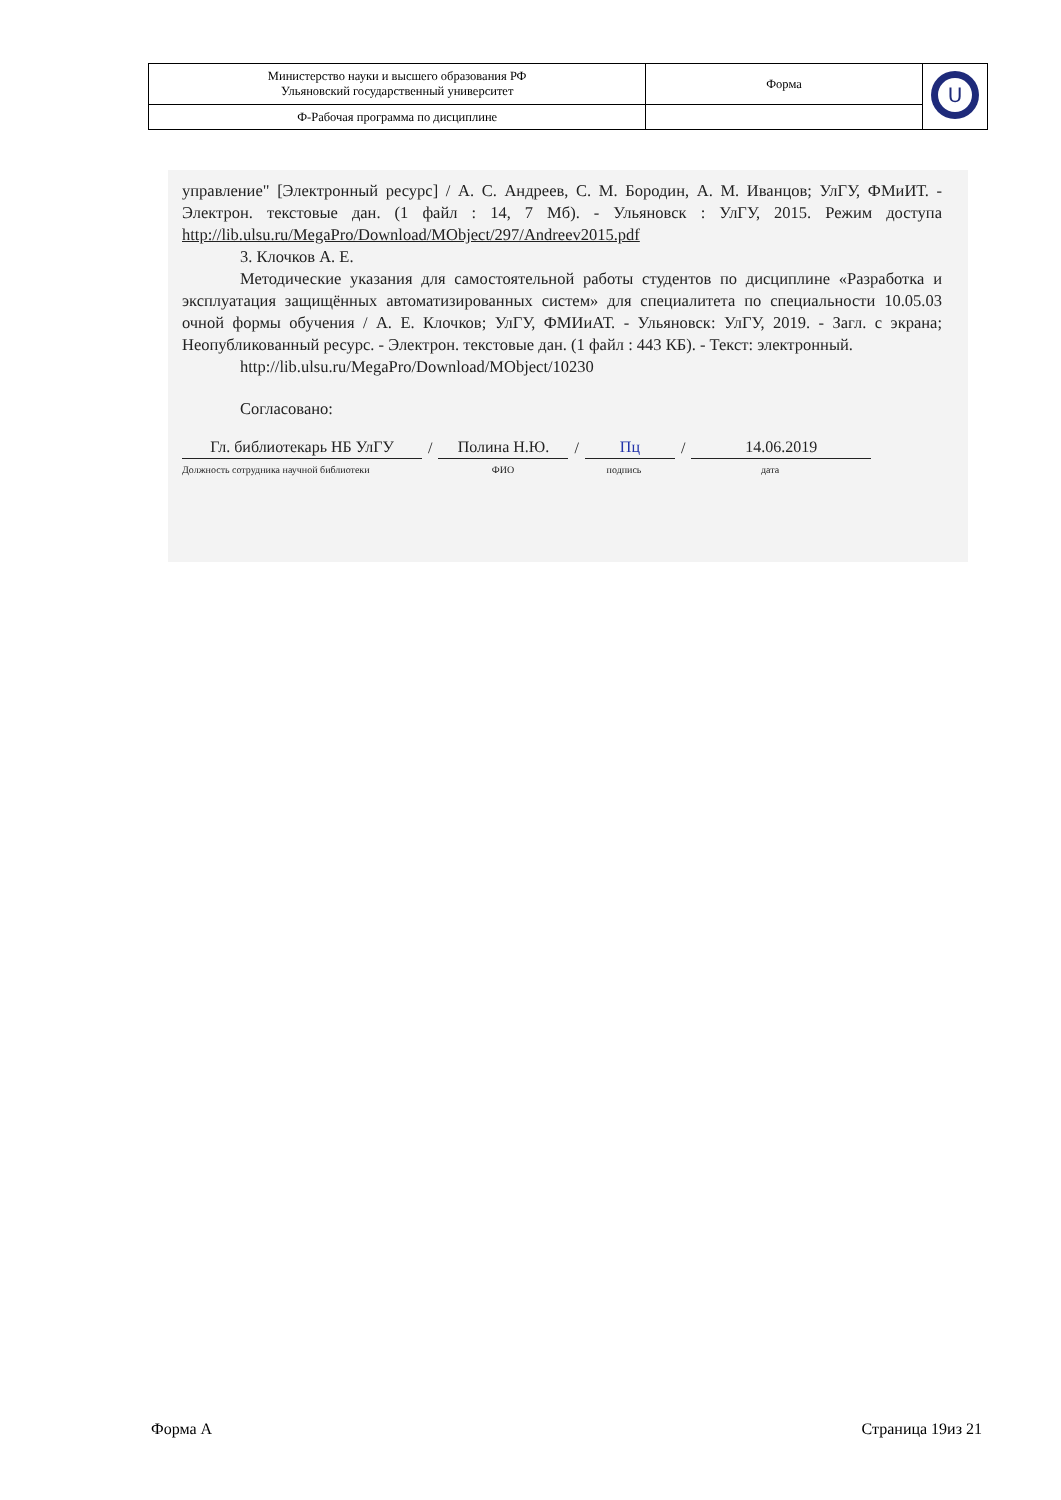| Министерство науки и высшего образования РФ Ульяновский государственный университет | Форма | U |
| Ф-Рабочая программа по дисциплине | | |
управление" [Электронный ресурс] / А. С. Андреев, С. М. Бородин, А. М. Иванцов; УлГУ, ФМиИТ. - Электрон. текстовые дан. (1 файл : 14, 7 Мб). - Ульяновск : УлГУ, 2015. Режим доступа http://lib.ulsu.ru/MegaPro/Download/MObject/297/Andreev2015.pdf
3. Клочков А. Е.
Методические указания для самостоятельной работы студентов по дисциплине «Разработка и эксплуатация защищённых автоматизированных систем» для специалитета по специальности 10.05.03 очной формы обучения / А. Е. Клочков; УлГУ, ФМИиАТ. - Ульяновск: УлГУ, 2019. - Загл. с экрана; Неопубликованный ресурс. - Электрон. текстовые дан. (1 файл : 443 КБ). - Текст: электронный.
http://lib.ulsu.ru/MegaPro/Download/MObject/10230
Согласовано:
Гл. библиотекарь НБ УлГУ / Полина Н.Ю. / Пц / 14.06.2019
Должность сотрудника научной библиотеки ФИО подпись дата
Форма А Страница 19из 21